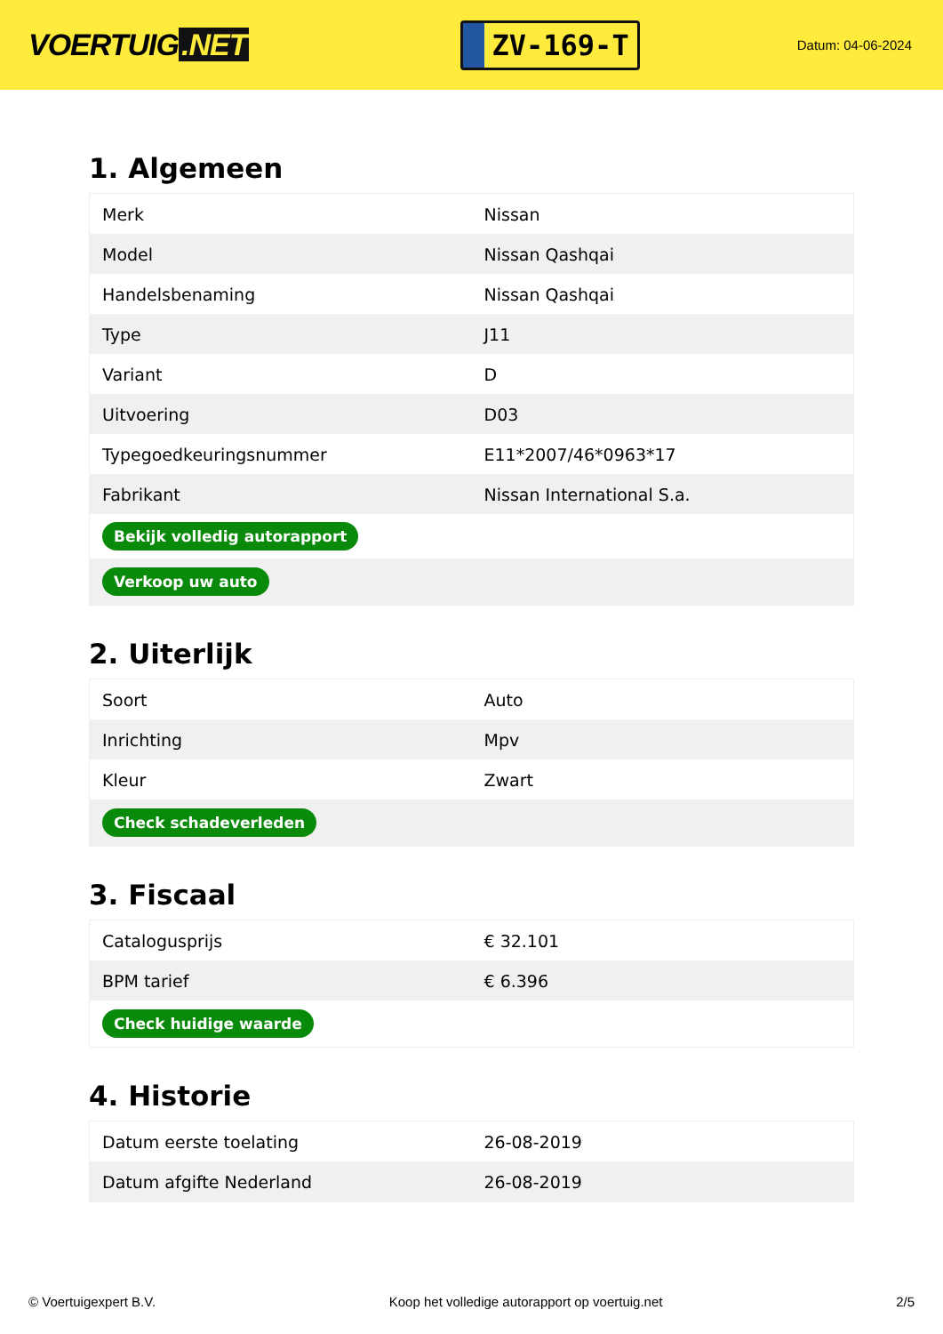VOERTUIG.NET
ZV-169-T
Datum: 04-06-2024
1. Algemeen
| Merk | Nissan |
| Model | Nissan Qashqai |
| Handelsbenaming | Nissan Qashqai |
| Type | J11 |
| Variant | D |
| Uitvoering | D03 |
| Typegoedkeuringsnummer | E11*2007/46*0963*17 |
| Fabrikant | Nissan International S.a. |
| Bekijk volledig autorapport | |
| Verkoop uw auto | |
2. Uiterlijk
| Soort | Auto |
| Inrichting | Mpv |
| Kleur | Zwart |
| Check schadeverleden | |
3. Fiscaal
| Catalogusprijs | € 32.101 |
| BPM tarief | € 6.396 |
| Check huidige waarde | |
4. Historie
| Datum eerste toelating | 26-08-2019 |
| Datum afgifte Nederland | 26-08-2019 |
© Voertuigexpert B.V. Koop het volledige autorapport op voertuig.net 2/5